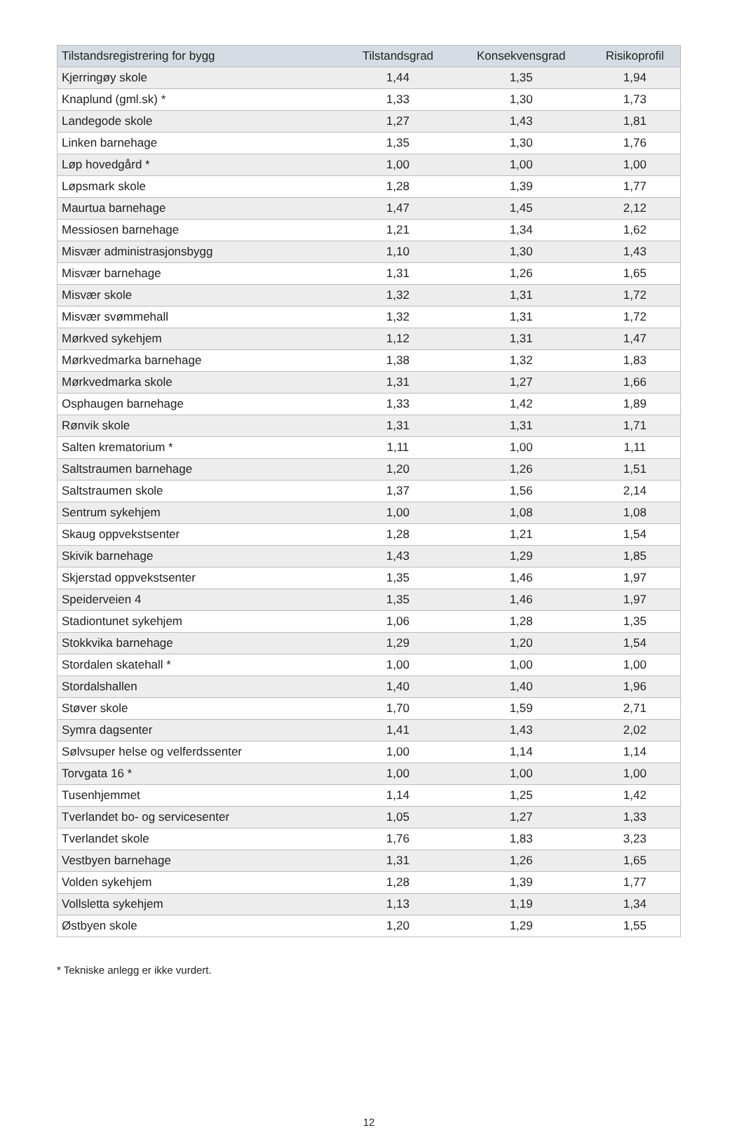| Tilstandsregistrering for bygg | Tilstandsgrad | Konsekvensgrad | Risikoprofil |
| --- | --- | --- | --- |
| Kjerringøy skole | 1,44 | 1,35 | 1,94 |
| Knaplund (gml.sk) * | 1,33 | 1,30 | 1,73 |
| Landegode skole | 1,27 | 1,43 | 1,81 |
| Linken barnehage | 1,35 | 1,30 | 1,76 |
| Løp hovedgård * | 1,00 | 1,00 | 1,00 |
| Løpsmark skole | 1,28 | 1,39 | 1,77 |
| Maurtua barnehage | 1,47 | 1,45 | 2,12 |
| Messiosen barnehage | 1,21 | 1,34 | 1,62 |
| Misvær administrasjonsbygg | 1,10 | 1,30 | 1,43 |
| Misvær barnehage | 1,31 | 1,26 | 1,65 |
| Misvær skole | 1,32 | 1,31 | 1,72 |
| Misvær svømmehall | 1,32 | 1,31 | 1,72 |
| Mørkved sykehjem | 1,12 | 1,31 | 1,47 |
| Mørkvedmarka barnehage | 1,38 | 1,32 | 1,83 |
| Mørkvedmarka skole | 1,31 | 1,27 | 1,66 |
| Osphaugen barnehage | 1,33 | 1,42 | 1,89 |
| Rønvik skole | 1,31 | 1,31 | 1,71 |
| Salten krematorium * | 1,11 | 1,00 | 1,11 |
| Saltstraumen barnehage | 1,20 | 1,26 | 1,51 |
| Saltstraumen skole | 1,37 | 1,56 | 2,14 |
| Sentrum sykehjem | 1,00 | 1,08 | 1,08 |
| Skaug oppvekstsenter | 1,28 | 1,21 | 1,54 |
| Skivik barnehage | 1,43 | 1,29 | 1,85 |
| Skjerstad oppvekstsenter | 1,35 | 1,46 | 1,97 |
| Speiderveien 4 | 1,35 | 1,46 | 1,97 |
| Stadiontunet sykehjem | 1,06 | 1,28 | 1,35 |
| Stokkvika barnehage | 1,29 | 1,20 | 1,54 |
| Stordalen skatehall * | 1,00 | 1,00 | 1,00 |
| Stordalshallen | 1,40 | 1,40 | 1,96 |
| Støver skole | 1,70 | 1,59 | 2,71 |
| Symra dagsenter | 1,41 | 1,43 | 2,02 |
| Sølvsuper helse og velferdssenter | 1,00 | 1,14 | 1,14 |
| Torvgata 16 * | 1,00 | 1,00 | 1,00 |
| Tusenhjemmet | 1,14 | 1,25 | 1,42 |
| Tverlandet bo- og servicesenter | 1,05 | 1,27 | 1,33 |
| Tverlandet skole | 1,76 | 1,83 | 3,23 |
| Vestbyen barnehage | 1,31 | 1,26 | 1,65 |
| Volden sykehjem | 1,28 | 1,39 | 1,77 |
| Vollsletta sykehjem | 1,13 | 1,19 | 1,34 |
| Østbyen skole | 1,20 | 1,29 | 1,55 |
* Tekniske anlegg er ikke vurdert.
12